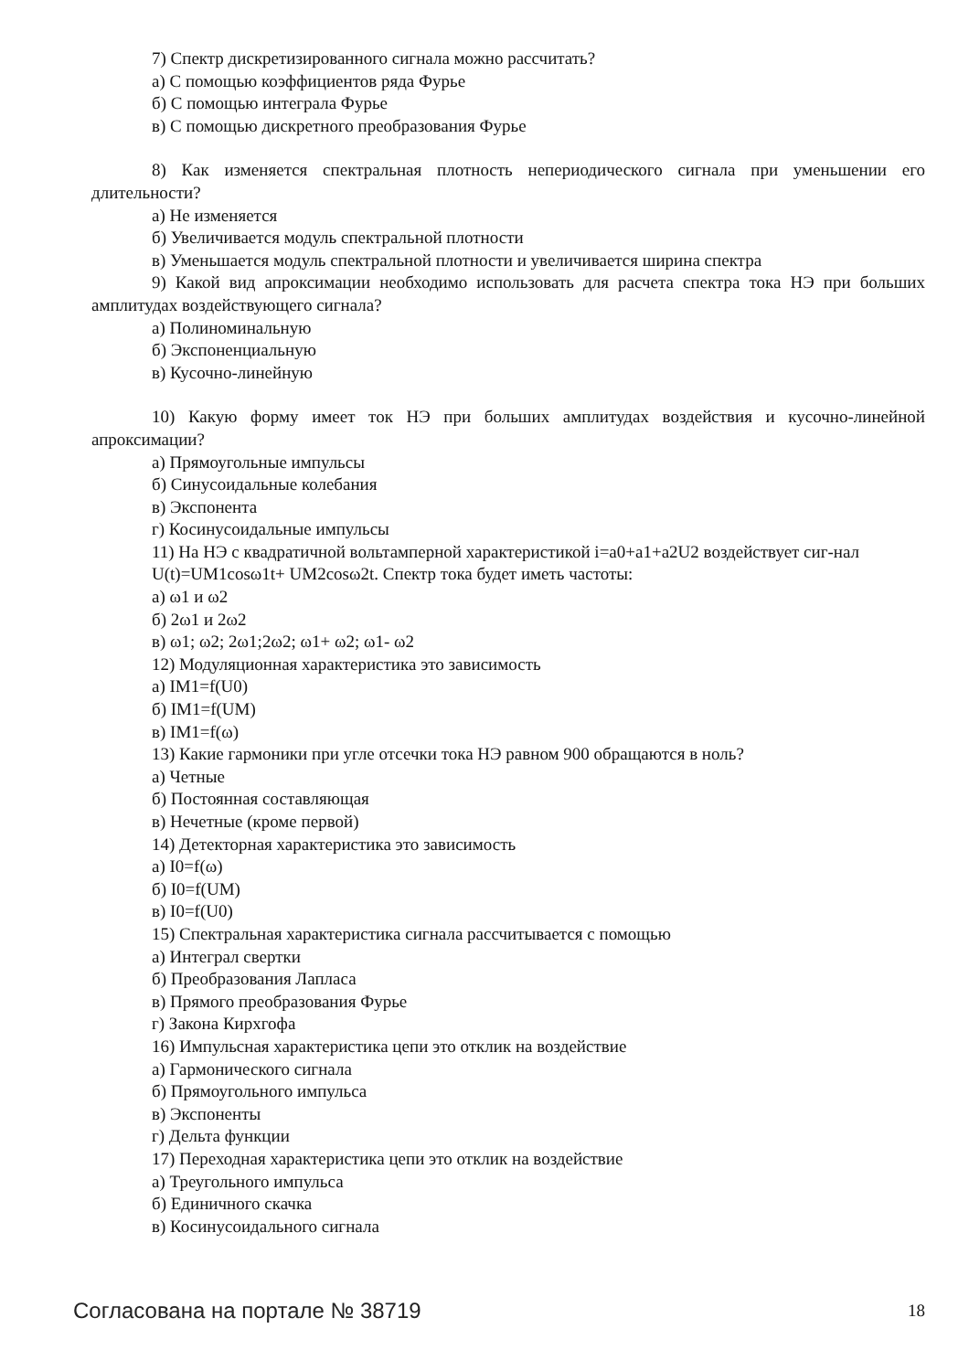7) Спектр дискретизированного сигнала можно рассчитать?
а) С помощью коэффициентов ряда Фурье
б) С помощью интеграла Фурье
в) С помощью дискретного преобразования Фурье
8) Как изменяется спектральная плотность непериодического сигнала при уменьшении его длительности?
а) Не изменяется
б) Увеличивается модуль спектральной плотности
в) Уменьшается модуль спектральной плотности и увеличивается ширина спектра
9) Какой вид апроксимации необходимо использовать для расчета спектра тока НЭ при больших амплитудах воздействующего сигнала?
а) Полиноминальную
б) Экспоненциальную
в) Кусочно-линейную
10) Какую форму имеет ток НЭ при больших амплитудах воздействия и кусочно-линейной апроксимации?
а) Прямоугольные импульсы
б) Синусоидальные колебания
в) Экспонента
г) Косинусоидальные импульсы
11) На НЭ с квадратичной вольтамперной характеристикой i=a0+a1+a2U2 воздействует сиг-нал
U(t)=UM1cosω1t+ UM2cosω2t. Спектр тока будет иметь частоты:
а) ω1 и ω2
б) 2ω1 и 2ω2
в) ω1; ω2; 2ω1;2ω2; ω1+ ω2; ω1- ω2
12) Модуляционная характеристика это зависимость
а) IM1=f(U0)
б) IM1=f(UM)
в) IM1=f(ω)
13) Какие гармоники при угле отсечки тока НЭ равном 900 обращаются в ноль?
а) Четные
б) Постоянная составляющая
в) Нечетные (кроме первой)
14) Детекторная характеристика это зависимость
а) I0=f(ω)
б) I0=f(UM)
в) I0=f(U0)
15) Спектральная характеристика сигнала рассчитывается с помощью
а) Интеграл свертки
б) Преобразования Лапласа
в) Прямого преобразования Фурье
г) Закона Кирхгофа
16) Импульсная характеристика цепи это отклик на воздействие
а) Гармонического сигнала
б) Прямоугольного импульса
в) Экспоненты
г) Дельта функции
17) Переходная характеристика цепи это отклик на воздействие
а) Треугольного импульса
б) Единичного скачка
в) Косинусоидального сигнала
Согласована на портале № 38719 18